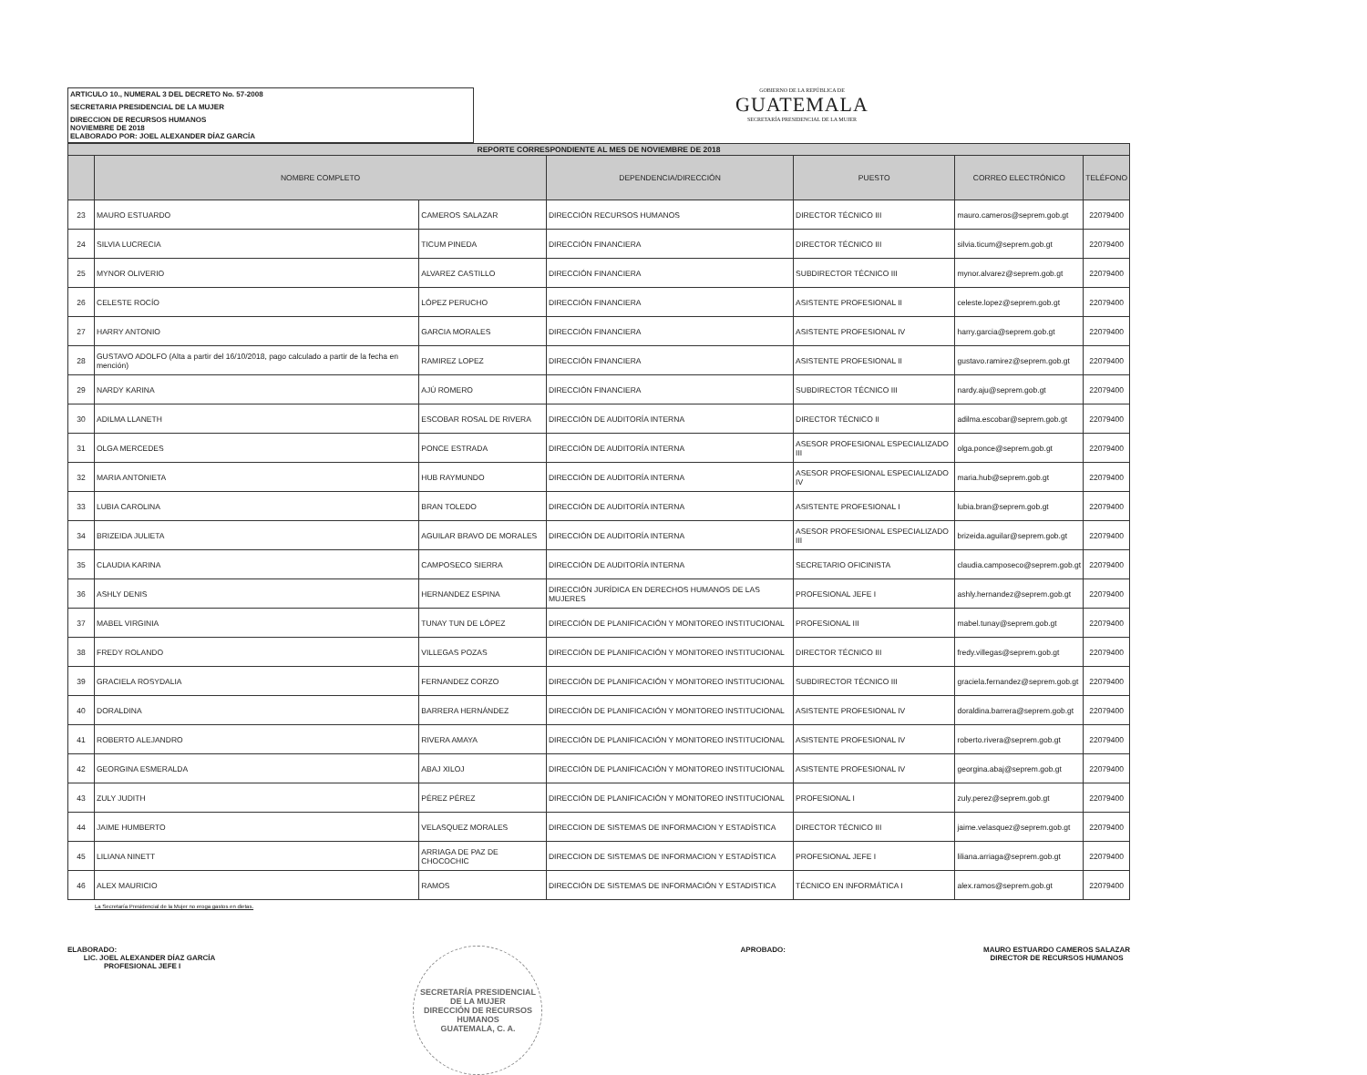ARTICULO 10., NUMERAL 3 DEL DECRETO No. 57-2008
SECRETARIA PRESIDENCIAL DE LA MUJER
DIRECCION DE RECURSOS HUMANOS
NOVIEMBRE DE 2018
ELABORADO POR: JOEL ALEXANDER DÍAZ GARCÍA
GOBIERNO DE LA REPÚBLICA DE
GUATEMALA
SECRETARÍA PRESIDENCIAL DE LA MUJER
| REPORTE CORRESPONDIENTE AL MES DE NOVIEMBRE DE 2018 | | | | | | |
| | NOMBRE COMPLETO | | DEPENDENCIA/DIRECCIÓN | PUESTO | CORREO ELECTRÓNICO | TELÉFONO |
| 23 | MAURO ESTUARDO | CAMEROS SALAZAR | DIRECCIÓN RECURSOS HUMANOS | DIRECTOR TÉCNICO III | mauro.cameros@seprem.gob.gt | 22079400 |
| 24 | SILVIA LUCRECIA | TICUM PINEDA | DIRECCIÓN FINANCIERA | DIRECTOR TÉCNICO III | silvia.ticum@seprem.gob.gt | 22079400 |
| 25 | MYNOR OLIVERIO | ALVAREZ CASTILLO | DIRECCIÓN FINANCIERA | SUBDIRECTOR TÉCNICO III | mynor.alvarez@seprem.gob.gt | 22079400 |
| 26 | CELESTE ROCÍO | LÓPEZ PERUCHO | DIRECCIÓN FINANCIERA | ASISTENTE PROFESIONAL II | celeste.lopez@seprem.gob.gt | 22079400 |
| 27 | HARRY ANTONIO | GARCIA MORALES | DIRECCIÓN FINANCIERA | ASISTENTE PROFESIONAL IV | harry.garcia@seprem.gob.gt | 22079400 |
| 28 | GUSTAVO ADOLFO (Alta a partir del 16/10/2018, pago calculado a partir de la fecha en mención) | RAMIREZ LOPEZ | DIRECCIÓN FINANCIERA | ASISTENTE PROFESIONAL II | gustavo.ramirez@seprem.gob.gt | 22079400 |
| 29 | NARDY KARINA | AJÚ ROMERO | DIRECCIÓN FINANCIERA | SUBDIRECTOR TÉCNICO III | nardy.aju@seprem.gob.gt | 22079400 |
| 30 | ADILMA LLANETH | ESCOBAR ROSAL DE RIVERA | DIRECCIÓN DE AUDITORÍA INTERNA | DIRECTOR TÉCNICO II | adilma.escobar@seprem.gob.gt | 22079400 |
| 31 | OLGA MERCEDES | PONCE ESTRADA | DIRECCIÓN DE AUDITORÍA INTERNA | ASESOR PROFESIONAL ESPECIALIZADO III | olga.ponce@seprem.gob.gt | 22079400 |
| 32 | MARIA ANTONIETA | HUB RAYMUNDO | DIRECCIÓN DE AUDITORÍA INTERNA | ASESOR PROFESIONAL ESPECIALIZADO IV | maria.hub@seprem.gob.gt | 22079400 |
| 33 | LUBIA CAROLINA | BRAN TOLEDO | DIRECCIÓN DE AUDITORÍA INTERNA | ASISTENTE PROFESIONAL I | lubia.bran@seprem.gob.gt | 22079400 |
| 34 | BRIZEIDA JULIETA | AGUILAR BRAVO DE MORALES | DIRECCIÓN DE AUDITORÍA INTERNA | ASESOR PROFESIONAL ESPECIALIZADO III | brizeida.aguilar@seprem.gob.gt | 22079400 |
| 35 | CLAUDIA KARINA | CAMPOSECO SIERRA | DIRECCIÓN DE AUDITORÍA INTERNA | SECRETARIO OFICINISTA | claudia.camposeco@seprem.gob.gt | 22079400 |
| 36 | ASHLY DENIS | HERNANDEZ ESPINA | DIRECCIÓN JURÍDICA EN DERECHOS HUMANOS DE LAS MUJERES | PROFESIONAL JEFE I | ashly.hernandez@seprem.gob.gt | 22079400 |
| 37 | MABEL VIRGINIA | TUNAY TUN DE LÓPEZ | DIRECCIÓN DE PLANIFICACIÓN Y MONITOREO INSTITUCIONAL | PROFESIONAL III | mabel.tunay@seprem.gob.gt | 22079400 |
| 38 | FREDY ROLANDO | VILLEGAS POZAS | DIRECCIÓN DE PLANIFICACIÓN Y MONITOREO INSTITUCIONAL | DIRECTOR TÉCNICO III | fredy.villegas@seprem.gob.gt | 22079400 |
| 39 | GRACIELA ROSYDALIA | FERNANDEZ CORZO | DIRECCIÓN DE PLANIFICACIÓN Y MONITOREO INSTITUCIONAL | SUBDIRECTOR TÉCNICO III | graciela.fernandez@seprem.gob.gt | 22079400 |
| 40 | DORALDINA | BARRERA HERNÁNDEZ | DIRECCIÓN DE PLANIFICACIÓN Y MONITOREO INSTITUCIONAL | ASISTENTE PROFESIONAL IV | doraldina.barrera@seprem.gob.gt | 22079400 |
| 41 | ROBERTO ALEJANDRO | RIVERA AMAYA | DIRECCIÓN DE PLANIFICACIÓN Y MONITOREO INSTITUCIONAL | ASISTENTE PROFESIONAL IV | roberto.rivera@seprem.gob.gt | 22079400 |
| 42 | GEORGINA ESMERALDA | ABAJ XILOJ | DIRECCIÓN DE PLANIFICACIÓN Y MONITOREO INSTITUCIONAL | ASISTENTE PROFESIONAL IV | georgina.abaj@seprem.gob.gt | 22079400 |
| 43 | ZULY JUDITH | PÉREZ PÉREZ | DIRECCIÓN DE PLANIFICACIÓN Y MONITOREO INSTITUCIONAL | PROFESIONAL I | zuly.perez@seprem.gob.gt | 22079400 |
| 44 | JAIME HUMBERTO | VELASQUEZ MORALES | DIRECCION DE SISTEMAS DE INFORMACION Y ESTADÍSTICA | DIRECTOR TÉCNICO III | jaime.velasquez@seprem.gob.gt | 22079400 |
| 45 | LILIANA NINETT | ARRIAGA DE PAZ DE CHOCOCHIC | DIRECCION DE SISTEMAS DE INFORMACION Y ESTADÍSTICA | PROFESIONAL JEFE I | liliana.arriaga@seprem.gob.gt | 22079400 |
| 46 | ALEX MAURICIO | RAMOS | DIRECCIÓN DE SISTEMAS DE INFORMACIÓN Y ESTADISTICA | TÉCNICO EN INFORMÁTICA I | alex.ramos@seprem.gob.gt | 22079400 |
La Secretaría Presidencial de la Mujer no eroga gastos en dietas.
ELABORADO:
LIC. JOEL ALEXANDER DÍAZ GARCÍA
PROFESIONAL JEFE I
SECRETARÍA PRESIDENCIAL DE LA MUJER
DIRECCIÓN DE RECURSOS HUMANOS
GUATEMALA, C. A.
APROBADO: MAURO ESTUARDO CAMEROS SALAZAR
DIRECTOR DE RECURSOS HUMANOS